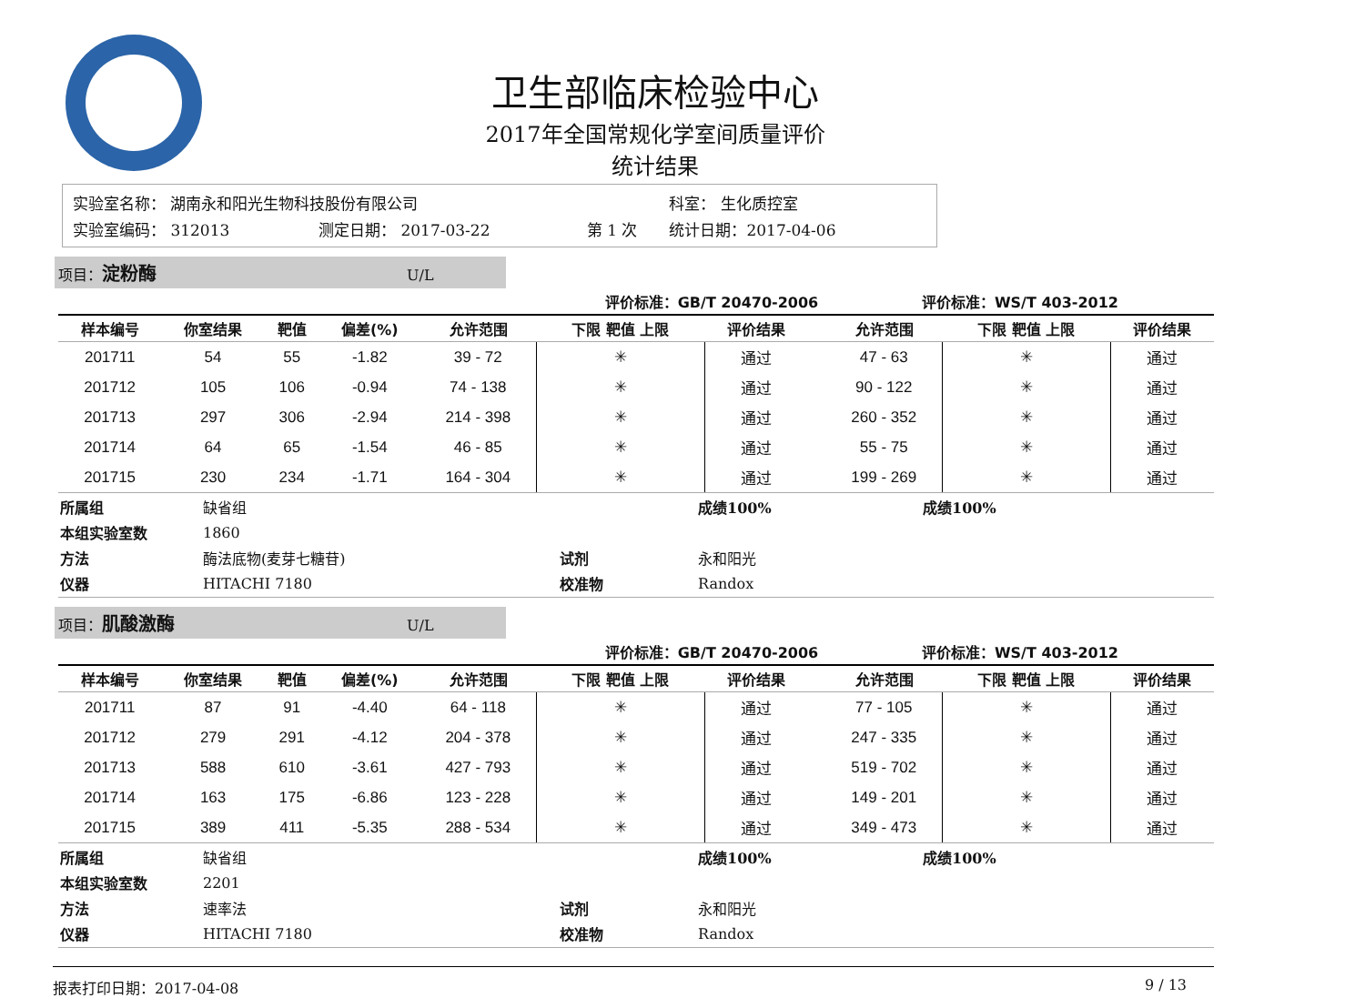卫生部临床检验中心
2017年全国常规化学室间质量评价
统计结果
| 实验室名称： 湖南永和阳光生物科技股份有限公司 | | | 科室： 生化质控室 |
| 实验室编码： 312013 | 测定日期： 2017-03-22 | 第 1 次 | 统计日期：2017-04-06 |
项目：淀粉酶 U/L
| 评价标准：GB/T 20470-2006 | | | | | | | | | | 评价标准：WS/T 403-2012 | | |
| --- | --- | --- | --- | --- | --- | --- | --- | --- | --- | --- | --- | --- |
| 样本编号 | 你室结果 | 靶值 | 偏差(%) | 允许范围 | 下限 靶值 上限 | 评价结果 | | | | 允许范围 | 下限 靶值 上限 | 评价结果 |
| 201711 | 54 | 55 | -1.82 | 39 - 72 | ✳ | 通过 | | | | 47 - 63 | ✳ | 通过 |
| 201712 | 105 | 106 | -0.94 | 74 - 138 | ✳ | 通过 | | | | 90 - 122 | ✳ | 通过 |
| 201713 | 297 | 306 | -2.94 | 214 - 398 | ✳ | 通过 | | | | 260 - 352 | ✳ | 通过 |
| 201714 | 64 | 65 | -1.54 | 46 - 85 | ✳ | 通过 | | | | 55 - 75 | ✳ | 通过 |
| 201715 | 230 | 234 | -1.71 | 164 - 304 | ✳ | 通过 | | | | 199 - 269 | ✳ | 通过 |
| 所属组 | 缺省组 | | 成绩100% | 成绩100% |
| 本组实验室数 | 1860 | | | |
| 方法 | 酶法底物(麦芽七糖苷) | 试剂 | 永和阳光 | |
| 仪器 | HITACHI 7180 | 校准物 | Randox | |
项目：肌酸激酶 U/L
| 评价标准：GB/T 20470-2006 | | | | | | | | | | 评价标准：WS/T 403-2012 | | |
| --- | --- | --- | --- | --- | --- | --- | --- | --- | --- | --- | --- | --- |
| 样本编号 | 你室结果 | 靶值 | 偏差(%) | 允许范围 | 下限 靶值 上限 | 评价结果 | | | | 允许范围 | 下限 靶值 上限 | 评价结果 |
| 201711 | 87 | 91 | -4.40 | 64 - 118 | ✳ | 通过 | | | | 77 - 105 | ✳ | 通过 |
| 201712 | 279 | 291 | -4.12 | 204 - 378 | ✳ | 通过 | | | | 247 - 335 | ✳ | 通过 |
| 201713 | 588 | 610 | -3.61 | 427 - 793 | ✳ | 通过 | | | | 519 - 702 | ✳ | 通过 |
| 201714 | 163 | 175 | -6.86 | 123 - 228 | ✳ | 通过 | | | | 149 - 201 | ✳ | 通过 |
| 201715 | 389 | 411 | -5.35 | 288 - 534 | ✳ | 通过 | | | | 349 - 473 | ✳ | 通过 |
| 所属组 | 缺省组 | | 成绩100% | 成绩100% |
| 本组实验室数 | 2201 | | | |
| 方法 | 速率法 | 试剂 | 永和阳光 | |
| 仪器 | HITACHI 7180 | 校准物 | Randox | |
报表打印日期：2017-04-08 9 / 13